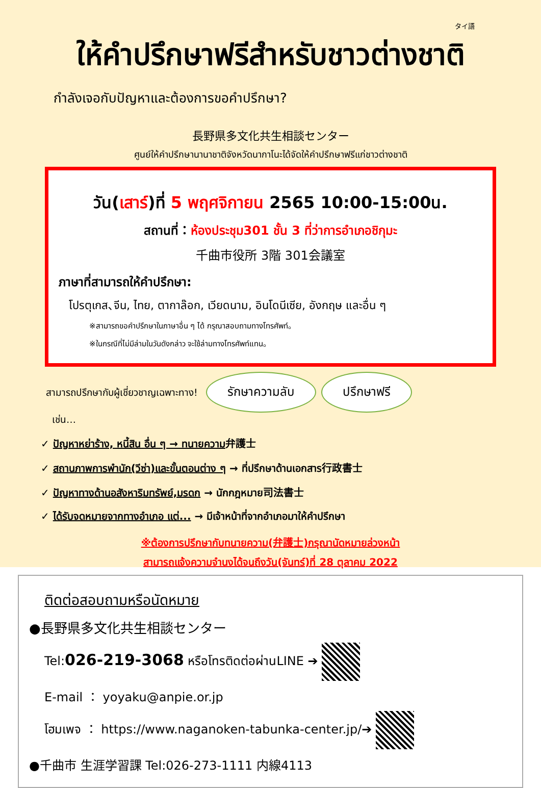タイ語
ให้คำปรึกษาฟรีสำหรับชาวต่างชาติ
กำลังเจอกับปัญหาและต้องการขอคำปรึกษา?
長野県多文化共生相談センター
ศูนย์ให้คำปรึกษานานาชาติจังหวัดนากาโนะได้จัดให้คำปรึกษาฟรีแก่ชาวต่างชาติ
วัน(เสาร์)ที่ 5 พฤศจิกายน 2565 10:00-15:00น.
สถานที่：ห้องประชุม301 ชั้น 3 ที่ว่าการอำเภอชิกุมะ
千曲市役所 3階 301会議室
ภาษาที่สามารถให้คำปรึกษา:
โปรตุเกส､จีน, ไทย, ตากาล๊อก, เวียดนาม, อินโดนีเซีย, อังกฤษ และอื่น ๆ
※สามารถขอคำปรึกษาในภาษาอื่น ๆ ได้ กรุณาสอบถามทางโทรศัพท์。
※ในกรณีที่ไม่มีล่ามในวันดังกล่าว จะใช้ล่ามทางโทรศัพท์แทน。
สามารถปรึกษากับผู้เชี่ยวชาญเฉพาะทาง! รักษาความลับ ปรึกษาฟรี
เช่น…
✓ ปัญหาหย่าร้าง, หนี้สิน อื่น ๆ → ทนายความ弁護士
✓ สถานภาพการพำนัก(วีซ่า)และขั้นตอนต่าง ๆ → ที่ปรึกษาด้านเอกสาร行政書士
✓ ปัญหาทางด้านอสังหาริมทรัพย์,มรดก → นักกฎหมาย司法書士
✓ ได้รับจดหมายจากทางอำเภอ แต่... → มีเจ้าหน้าที่จากอำเภอมาให้คำปรึกษา
※ต้องการปรึกษากับทนายความ(弁護士)กรุณานัดหมายล่วงหน้า
สามารถแจ้งความจำนงได้จนถึงวัน(จันทร์)ที่ 28 ตุลาคม 2022
ติดต่อสอบถามหรือนัดหมาย
●長野県多文化共生相談センター
Tel:026-219-3068 หรือโทรติดต่อผ่านLINE ➔
E-mail ： yoyaku@anpie.or.jp
โฮมเพจ ： https://www.naganoken-tabunka-center.jp/➔
●千曲市 生涯学習課 Tel:026-273-1111 内線4113